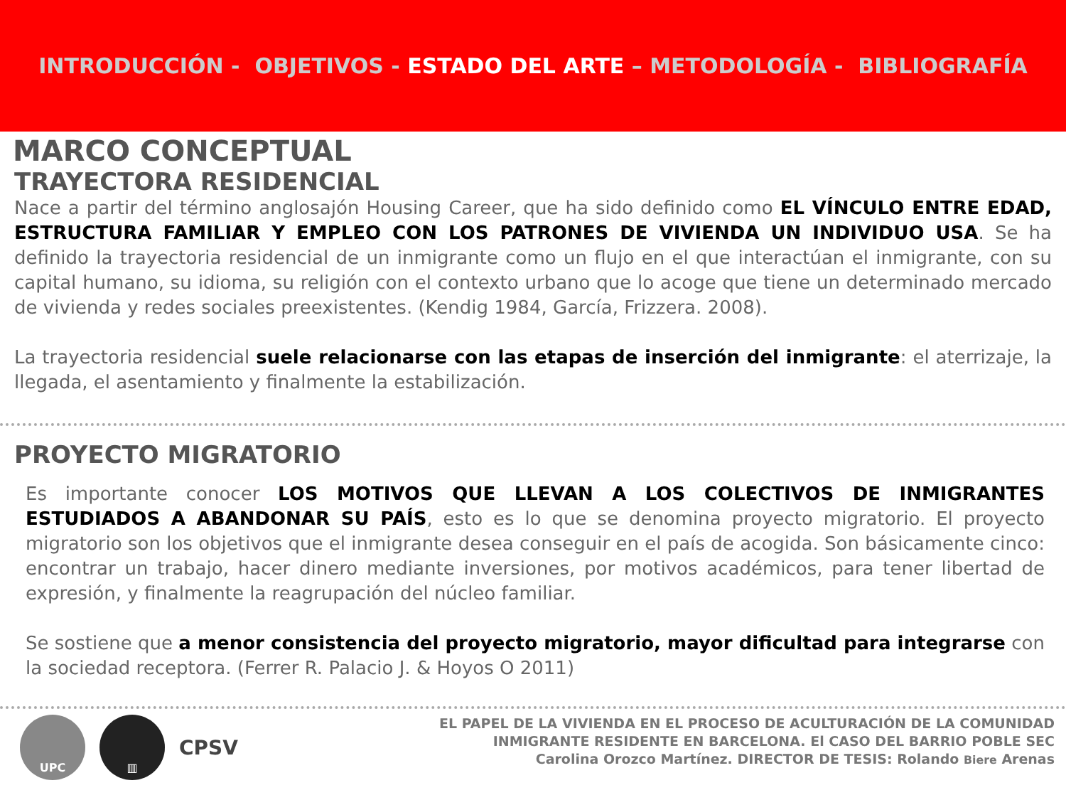INTRODUCCIÓN - OBJETIVOS - ESTADO DEL ARTE – METODOLOGÍA - BIBLIOGRAFÍA
MARCO CONCEPTUAL
TRAYECTORA RESIDENCIAL
Nace a partir del término anglosajón Housing Career, que ha sido definido como EL VÍNCULO ENTRE EDAD, ESTRUCTURA FAMILIAR Y EMPLEO CON LOS PATRONES DE VIVIENDA UN INDIVIDUO USA. Se ha definido la trayectoria residencial de un inmigrante como un flujo en el que interactúan el inmigrante, con su capital humano, su idioma, su religión con el contexto urbano que lo acoge que tiene un determinado mercado de vivienda y redes sociales preexistentes. (Kendig 1984, García, Frizzera. 2008).
La trayectoria residencial suele relacionarse con las etapas de inserción del inmigrante: el aterrizaje, la llegada, el asentamiento y finalmente la estabilización.
PROYECTO MIGRATORIO
Es importante conocer LOS MOTIVOS QUE LLEVAN A LOS COLECTIVOS DE INMIGRANTES ESTUDIADOS A ABANDONAR SU PAÍS, esto es lo que se denomina proyecto migratorio. El proyecto migratorio son los objetivos que el inmigrante desea conseguir en el país de acogida. Son básicamente cinco: encontrar un trabajo, hacer dinero mediante inversiones, por motivos académicos, para tener libertad de expresión, y finalmente la reagrupación del núcleo familiar.
Se sostiene que a menor consistencia del proyecto migratorio, mayor dificultad para integrarse con la sociedad receptora. (Ferrer R. Palacio J. & Hoyos O 2011)
UPC ▥
CPSV
EL PAPEL DE LA VIVIENDA EN EL PROCESO DE ACULTURACIÓN DE LA COMUNIDAD
INMIGRANTE RESIDENTE EN BARCELONA. El CASO DEL BARRIO POBLE SEC
Carolina Orozco Martínez. DIRECTOR DE TESIS: Rolando Biere Arenas